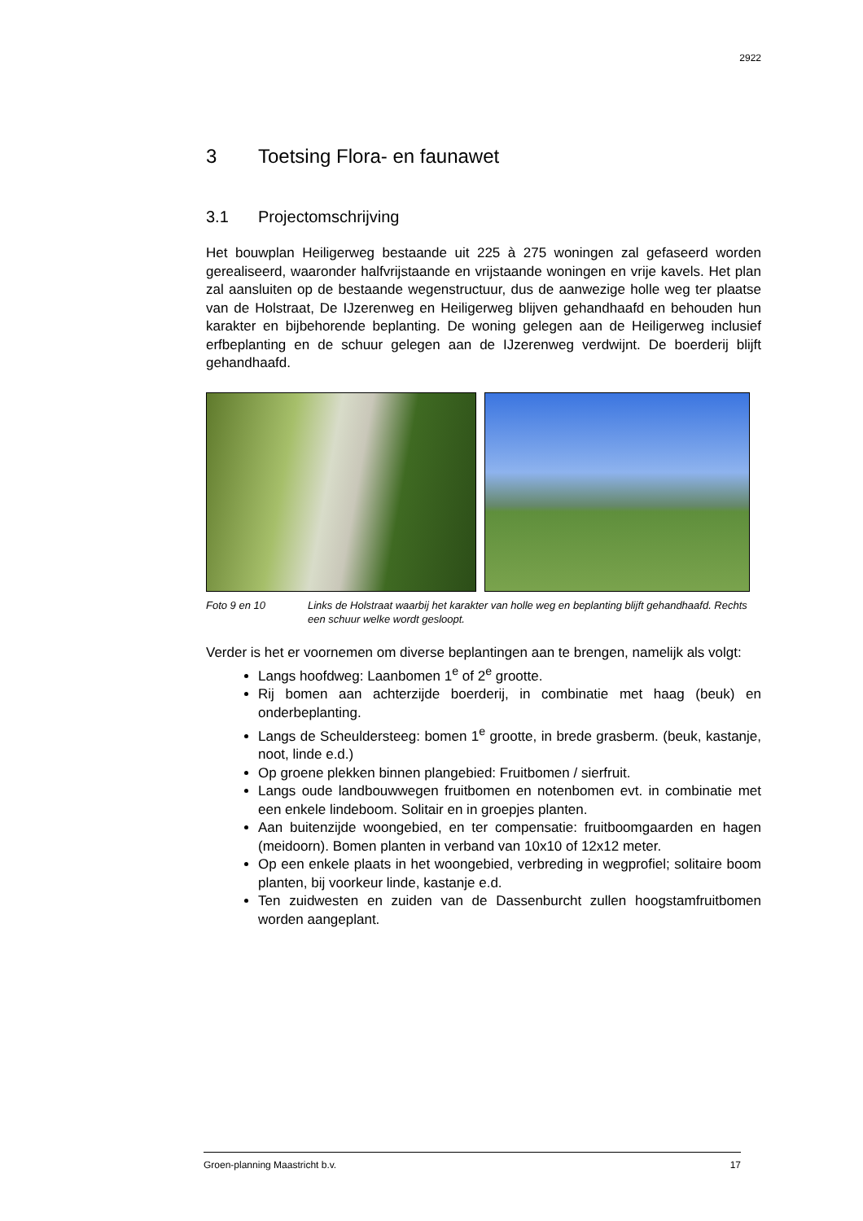2922
3 Toetsing Flora- en faunawet
3.1 Projectomschrijving
Het bouwplan Heiligerweg bestaande uit 225 à 275 woningen zal gefaseerd worden gerealiseerd, waaronder halfvrijstaande en vrijstaande woningen en vrije kavels. Het plan zal aansluiten op de bestaande wegenstructuur, dus de aanwezige holle weg ter plaatse van de Holstraat, De IJzerenweg en Heiligerweg blijven gehandhaafd en behouden hun karakter en bijbehorende beplanting. De woning gelegen aan de Heiligerweg inclusief erfbeplanting en de schuur gelegen aan de IJzerenweg verdwijnt. De boerderij blijft gehandhaafd.
Foto 9 en 10 Links de Holstraat waarbij het karakter van holle weg en beplanting blijft gehandhaafd. Rechts een schuur welke wordt gesloopt.
Verder is het er voornemen om diverse beplantingen aan te brengen, namelijk als volgt:
Langs hoofdweg: Laanbomen 1<sup>e</sup> of 2<sup>e</sup> grootte.
Rij bomen aan achterzijde boerderij, in combinatie met haag (beuk) en onderbeplanting.
Langs de Scheuldersteeg: bomen 1<sup>e</sup> grootte, in brede grasberm. (beuk, kastanje, noot, linde e.d.)
Op groene plekken binnen plangebied: Fruitbomen / sierfruit.
Langs oude landbouwwegen fruitbomen en notenbomen evt. in combinatie met een enkele lindeboom. Solitair en in groepjes planten.
Aan buitenzijde woongebied, en ter compensatie: fruitboomgaarden en hagen (meidoorn). Bomen planten in verband van 10x10 of 12x12 meter.
Op een enkele plaats in het woongebied, verbreding in wegprofiel; solitaire boom planten, bij voorkeur linde, kastanje e.d.
Ten zuidwesten en zuiden van de Dassenburcht zullen hoogstamfruitbomen worden aangeplant.
Groen-planning Maastricht b.v. 17